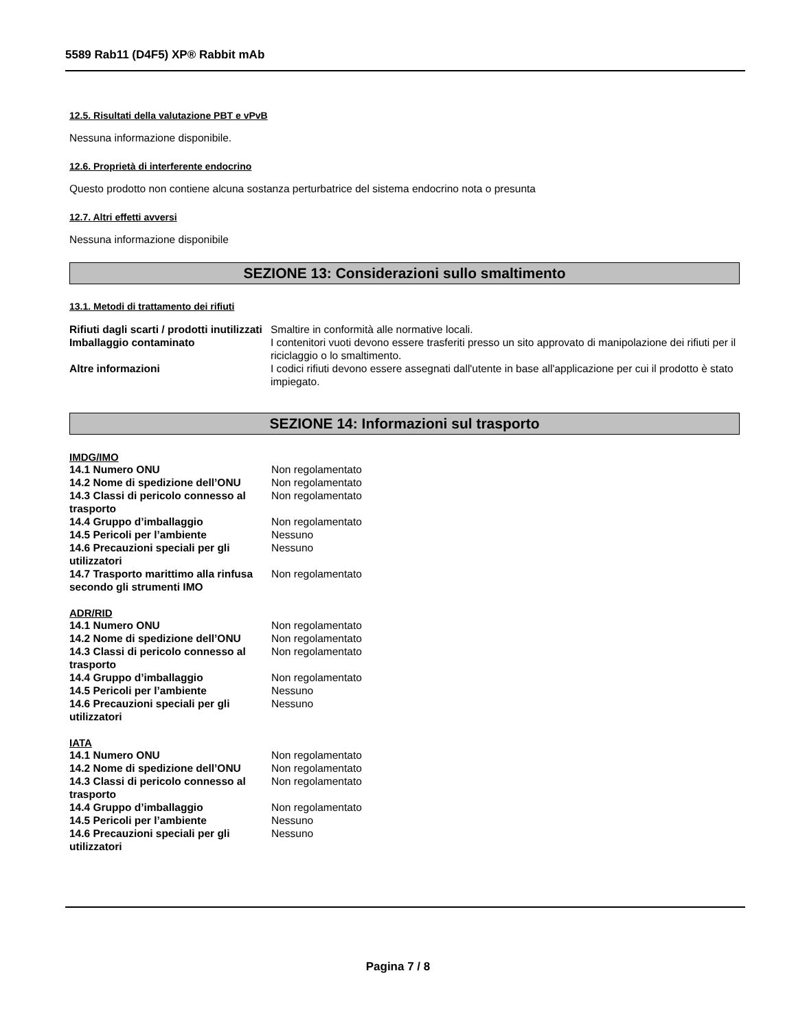5589 Rab11 (D4F5) XP® Rabbit mAb
12.5. Risultati della valutazione PBT e vPvB
Nessuna informazione disponibile.
12.6. Proprietà di interferente endocrino
Questo prodotto non contiene alcuna sostanza perturbatrice del sistema endocrino nota o presunta
12.7. Altri effetti avversi
Nessuna informazione disponibile
SEZIONE 13: Considerazioni sullo smaltimento
13.1. Metodi di trattamento dei rifiuti
| Rifiuti dagli scarti / prodotti inutilizzati | Smaltire in conformità alle normative locali. |
| Imballaggio contaminato | I contenitori vuoti devono essere trasferiti presso un sito approvato di manipolazione dei rifiuti per il riciclaggio o lo smaltimento. |
| Altre informazioni | I codici rifiuti devono essere assegnati dall'utente in base all'applicazione per cui il prodotto è stato impiegato. |
SEZIONE 14: Informazioni sul trasporto
IMDG/IMO
| 14.1 Numero ONU | Non regolamentato |
| 14.2 Nome di spedizione dell’ONU | Non regolamentato |
| 14.3 Classi di pericolo connesso al trasporto | Non regolamentato |
| 14.4 Gruppo d’imballaggio | Non regolamentato |
| 14.5 Pericoli per l’ambiente | Nessuno |
| 14.6 Precauzioni speciali per gli utilizzatori | Nessuno |
| 14.7 Trasporto marittimo alla rinfusa secondo gli strumenti IMO | Non regolamentato |
ADR/RID
| 14.1 Numero ONU | Non regolamentato |
| 14.2 Nome di spedizione dell’ONU | Non regolamentato |
| 14.3 Classi di pericolo connesso al trasporto | Non regolamentato |
| 14.4 Gruppo d’imballaggio | Non regolamentato |
| 14.5 Pericoli per l’ambiente | Nessuno |
| 14.6 Precauzioni speciali per gli utilizzatori | Nessuno |
IATA
| 14.1 Numero ONU | Non regolamentato |
| 14.2 Nome di spedizione dell’ONU | Non regolamentato |
| 14.3 Classi di pericolo connesso al trasporto | Non regolamentato |
| 14.4 Gruppo d’imballaggio | Non regolamentato |
| 14.5 Pericoli per l’ambiente | Nessuno |
| 14.6 Precauzioni speciali per gli utilizzatori | Nessuno |
Pagina 7 / 8